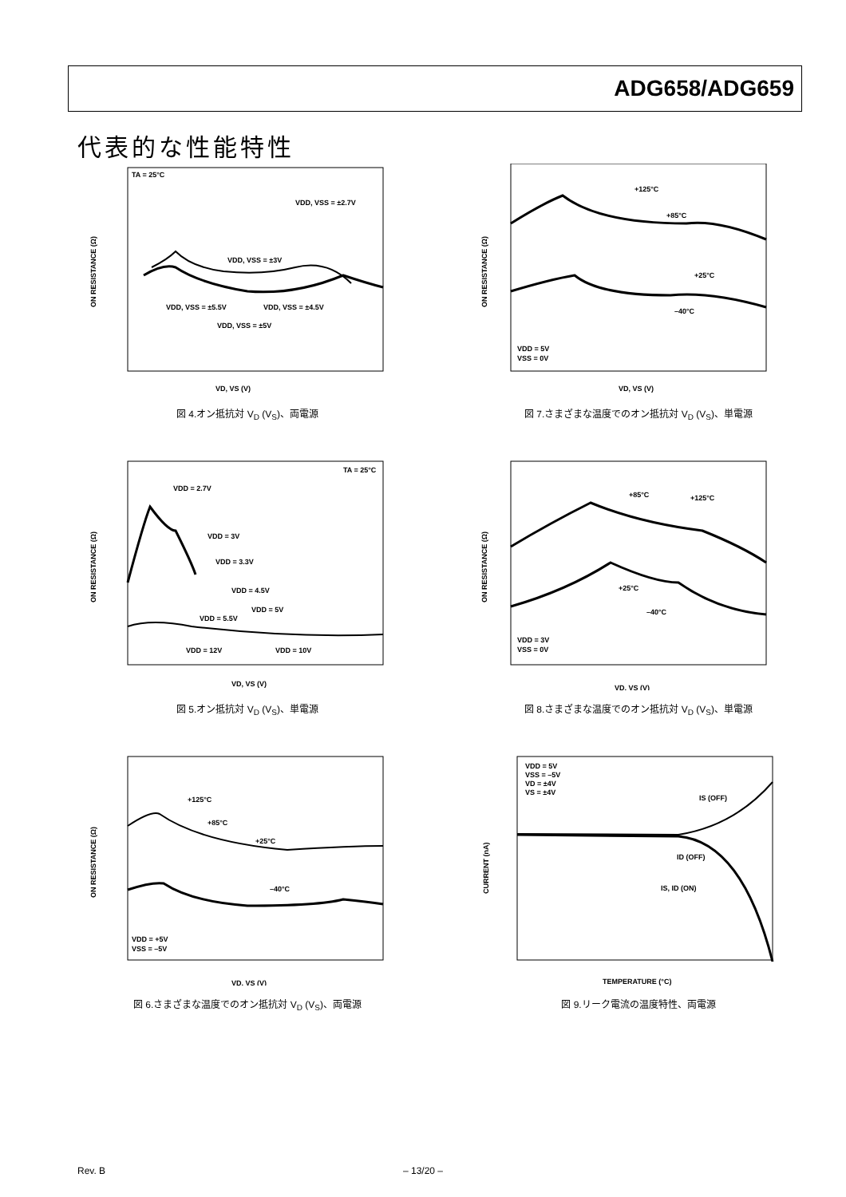ADG658/ADG659
代表的な性能特性
TA = 25°C
VDD, VSS = ±2.7V
VDD, VSS = ±3V
VDD, VSS = ±5.5V
VDD, VSS = ±4.5V
VDD, VSS = ±5V
VD, VS (V)
ON RESISTANCE (Ω)
図 4.オン抵抗対 V<sub>D</sub> (V<sub>S</sub>)、両電源
+125°C
+85°C
+25°C
–40°C
VDD = 5V
VSS = 0V
VD, VS (V)
ON RESISTANCE (Ω)
図 7.さまざまな温度でのオン抵抗対 V<sub>D</sub> (V<sub>S</sub>)、単電源
TA = 25°C
VDD = 2.7V
VDD = 3V
VDD = 3.3V
VDD = 4.5V
VDD = 5V
VDD = 5.5V
VDD = 12V
VDD = 10V
VD, VS (V)
ON RESISTANCE (Ω)
図 5.オン抵抗対 V<sub>D</sub> (V<sub>S</sub>)、単電源
+85°C
+125°C
+25°C
–40°C
VDD = 3V
VSS = 0V
VD, VS (V)
ON RESISTANCE (Ω)
図 8.さまざまな温度でのオン抵抗対 V<sub>D</sub> (V<sub>S</sub>)、単電源
+125°C
+85°C
+25°C
–40°C
VDD = +5V
VSS = –5V
VD, VS (V)
ON RESISTANCE (Ω)
図 6.さまざまな温度でのオン抵抗対 V<sub>D</sub> (V<sub>S</sub>)、両電源
VDD = 5V
VSS = –5V
VD = ±4V
VS = ±4V
IS (OFF)
ID (OFF)
IS, ID (ON)
TEMPERATURE (°C)
CURRENT (nA)
図 9.リーク電流の温度特性、両電源
Rev. B – 13/20 –